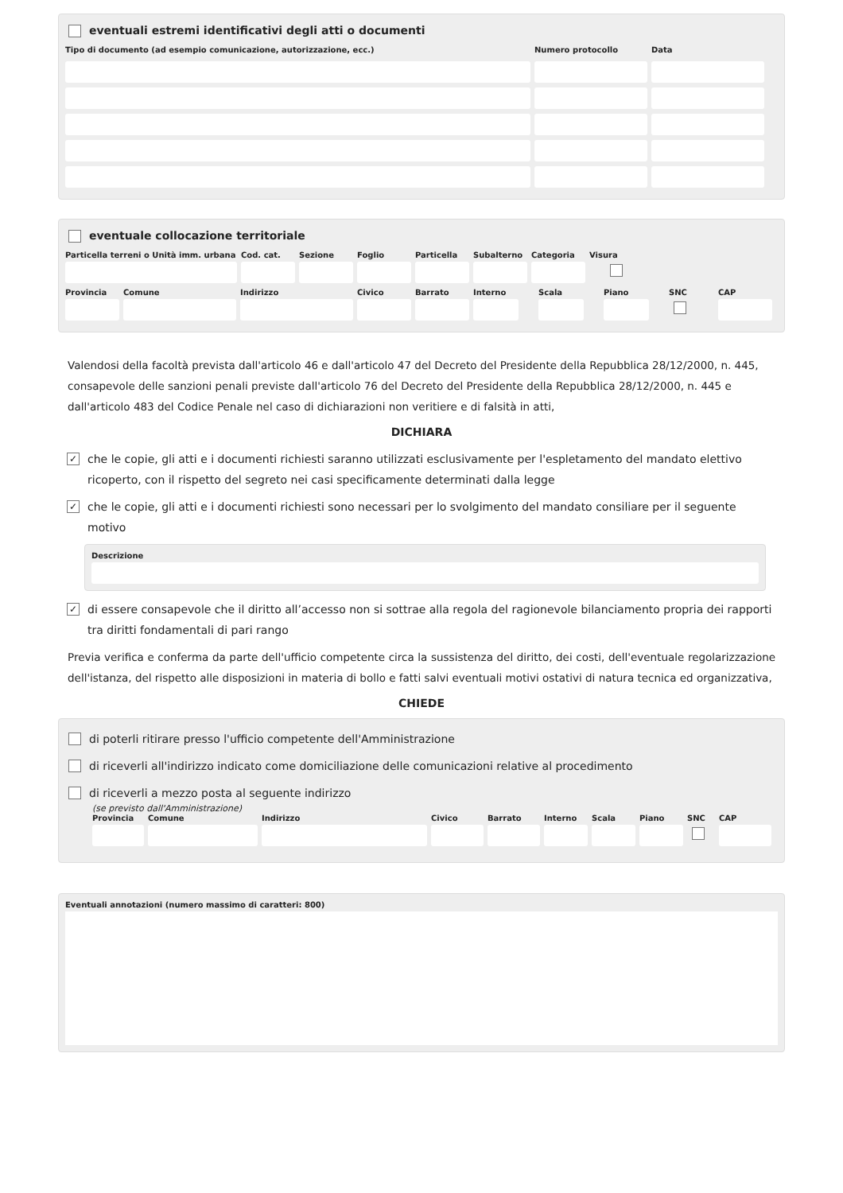eventuali estremi identificativi degli atti o documenti
Tipo di documento (ad esempio comunicazione, autorizzazione, ecc.) Numero protocollo Data
eventuale collocazione territoriale
Particella terreni o Unità imm. urbana
Cod. cat.
Sezione Foglio Particella
Subalterno
Categoria
Visura
Provincia
Comune Indirizzo Civico Barrato Interno
Scala Piano SNC CAP
Valendosi della facoltà prevista dall'articolo 46 e dall'articolo 47 del Decreto del Presidente della Repubblica 28/12/2000, n. 445, consapevole delle sanzioni penali previste dall'articolo 76 del Decreto del Presidente della Repubblica 28/12/2000, n. 445 e dall'articolo 483 del Codice Penale nel caso di dichiarazioni non veritiere e di falsità in atti,
DICHIARA
✓ che le copie, gli atti e i documenti richiesti saranno utilizzati esclusivamente per l'espletamento del mandato elettivo ricoperto, con il rispetto del segreto nei casi specificamente determinati dalla legge
✓ che le copie, gli atti e i documenti richiesti sono necessari per lo svolgimento del mandato consiliare per il seguente motivo
Descrizione
✓ di essere consapevole che il diritto all’accesso non si sottrae alla regola del ragionevole bilanciamento propria dei rapporti tra diritti fondamentali di pari rango
Previa verifica e conferma da parte dell'ufficio competente circa la sussistenza del diritto, dei costi, dell'eventuale regolarizzazione dell'istanza, del rispetto alle disposizioni in materia di bollo e fatti salvi eventuali motivi ostativi di natura tecnica ed organizzativa,
CHIEDE
di poterli ritirare presso l'ufficio competente dell'Amministrazione
di riceverli all'indirizzo indicato come domiciliazione delle comunicazioni relative al procedimento
di riceverli a mezzo posta al seguente indirizzo
(se previsto dall'Amministrazione)
Provincia
Comune Indirizzo Civico Barrato
Interno
Scala Piano SNC CAP
Eventuali annotazioni (numero massimo di caratteri: 800)